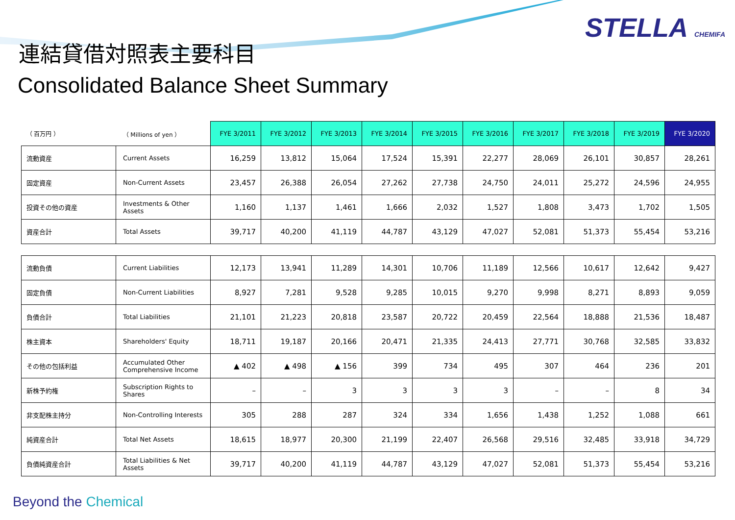STELLA CHEMIFA
連結貸借対照表主要科目
Consolidated Balance Sheet Summary
| （ 百万円 ） | （ Millions of yen ） | FYE 3/2011 | FYE 3/2012 | FYE 3/2013 | FYE 3/2014 | FYE 3/2015 | FYE 3/2016 | FYE 3/2017 | FYE 3/2018 | FYE 3/2019 | FYE 3/2020 |
| 流動資産 | Current Assets | 16,259 | 13,812 | 15,064 | 17,524 | 15,391 | 22,277 | 28,069 | 26,101 | 30,857 | 28,261 |
| 固定資産 | Non-Current Assets | 23,457 | 26,388 | 26,054 | 27,262 | 27,738 | 24,750 | 24,011 | 25,272 | 24,596 | 24,955 |
| 投資その他の資産 | Investments & Other Assets | 1,160 | 1,137 | 1,461 | 1,666 | 2,032 | 1,527 | 1,808 | 3,473 | 1,702 | 1,505 |
| 資産合計 | Total Assets | 39,717 | 40,200 | 41,119 | 44,787 | 43,129 | 47,027 | 52,081 | 51,373 | 55,454 | 53,216 |
| 流動負債 | Current Liabilities | 12,173 | 13,941 | 11,289 | 14,301 | 10,706 | 11,189 | 12,566 | 10,617 | 12,642 | 9,427 |
| 固定負債 | Non-Current Liabilities | 8,927 | 7,281 | 9,528 | 9,285 | 10,015 | 9,270 | 9,998 | 8,271 | 8,893 | 9,059 |
| 負債合計 | Total Liabilities | 21,101 | 21,223 | 20,818 | 23,587 | 20,722 | 20,459 | 22,564 | 18,888 | 21,536 | 18,487 |
| 株主資本 | Shareholders' Equity | 18,711 | 19,187 | 20,166 | 20,471 | 21,335 | 24,413 | 27,771 | 30,768 | 32,585 | 33,832 |
| その他の包括利益 | Accumulated Other Comprehensive Income | ▲ 402 | ▲ 498 | ▲ 156 | 399 | 734 | 495 | 307 | 464 | 236 | 201 |
| 新株予約権 | Subscription Rights to Shares | – | – | 3 | 3 | 3 | 3 | – | – | 8 | 34 |
| 非支配株主持分 | Non-Controlling Interests | 305 | 288 | 287 | 324 | 334 | 1,656 | 1,438 | 1,252 | 1,088 | 661 |
| 純資産合計 | Total Net Assets | 18,615 | 18,977 | 20,300 | 21,199 | 22,407 | 26,568 | 29,516 | 32,485 | 33,918 | 34,729 |
| 負債純資産合計 | Total Liabilities & Net Assets | 39,717 | 40,200 | 41,119 | 44,787 | 43,129 | 47,027 | 52,081 | 51,373 | 55,454 | 53,216 |
Beyond the Chemical